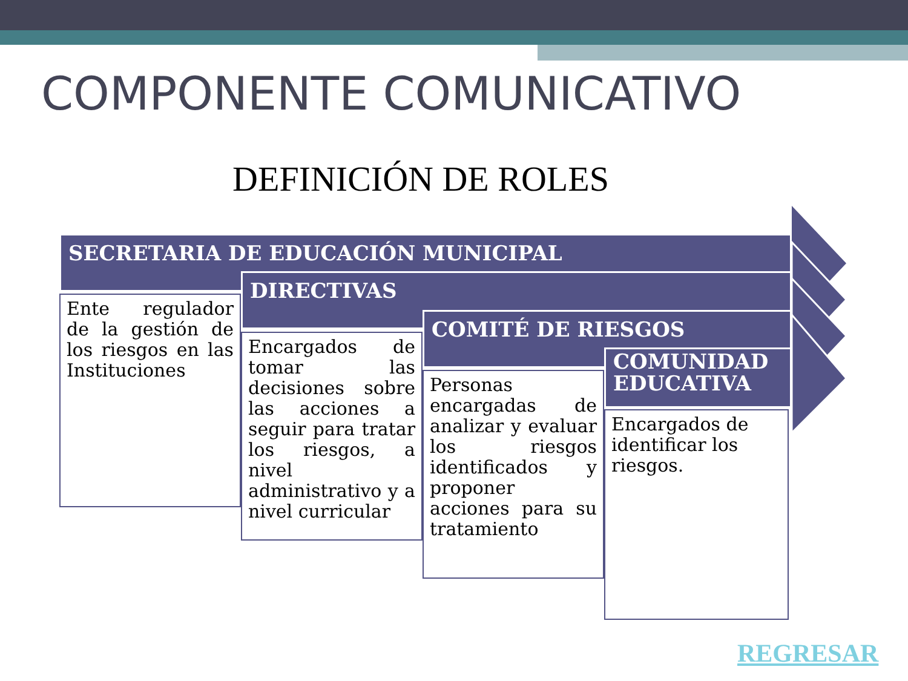COMPONENTE COMUNICATIVO
DEFINICIÓN DE ROLES
SECRETARIA DE EDUCACIÓN MUNICIPAL
Ente regulador de la gestión de los riesgos en las Instituciones
DIRECTIVAS
Encargados de tomar las decisiones sobre las acciones a seguir para tratar los riesgos, a nivel administrativo y a nivel curricular
COMITÉ DE RIESGOS
Personas encargadas de analizar y evaluar los riesgos identificados y proponer acciones para su tratamiento
COMUNIDAD EDUCATIVA
Encargados de identificar los riesgos.
REGRESAR